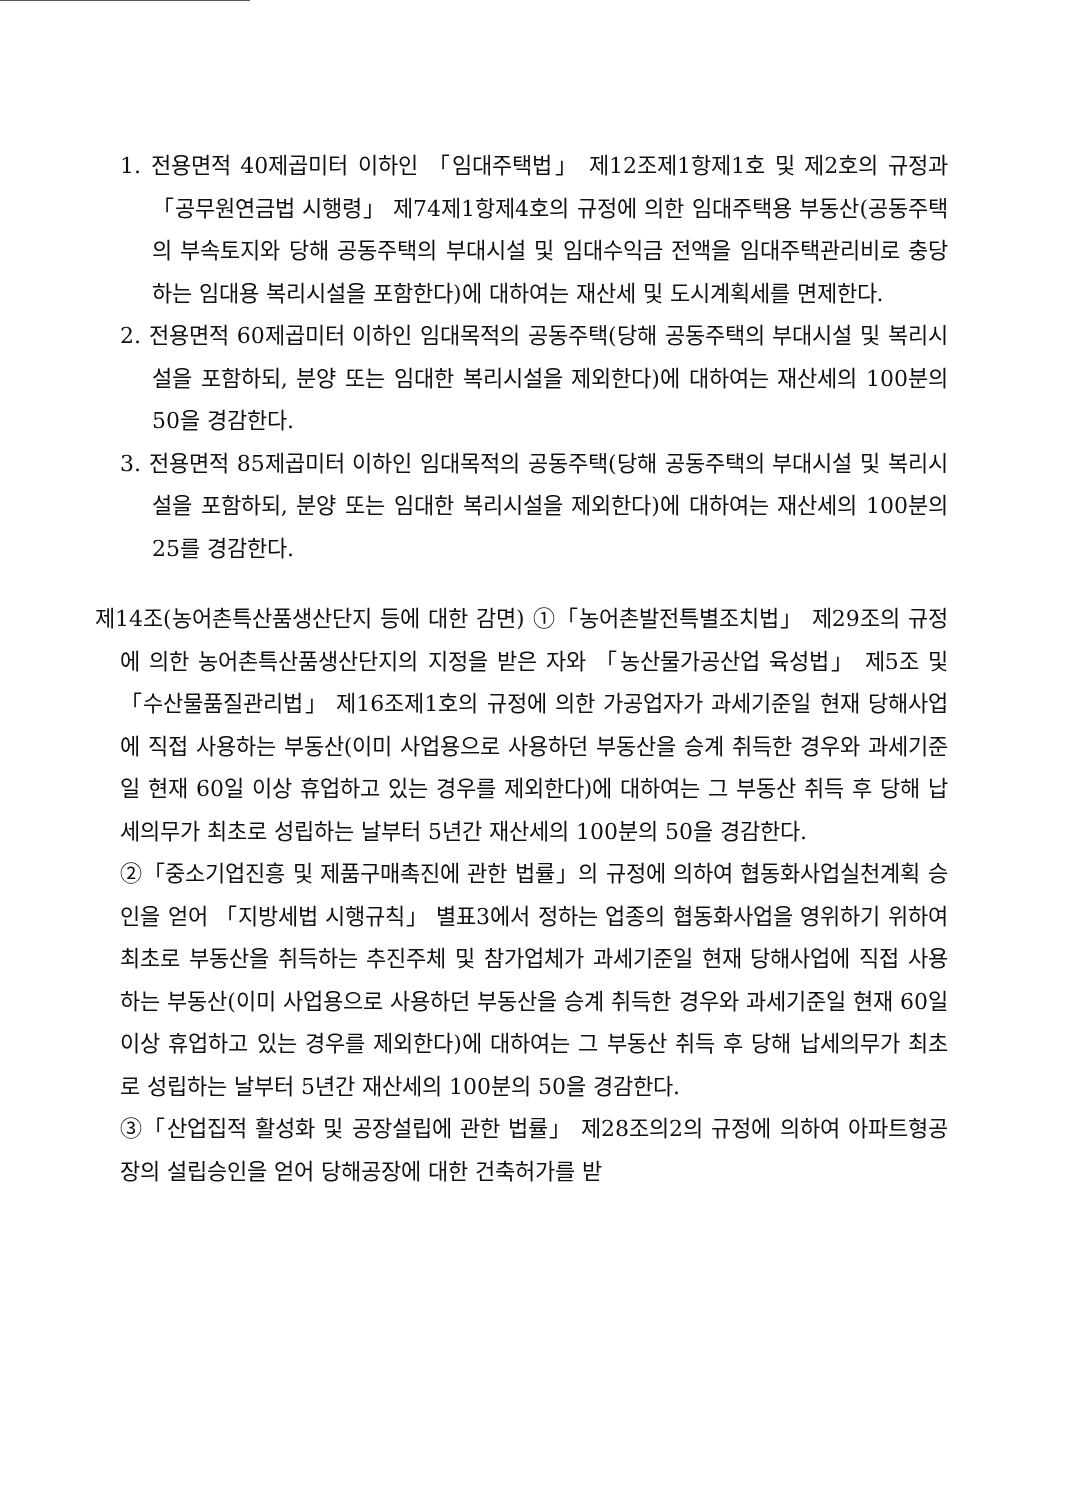1. 전용면적 40제곱미터 이하인 「임대주택법」 제12조제1항제1호 및 제2호의 규정과 「공무원연금법 시행령」 제74제1항제4호의 규정에 의한 임대주택용 부동산(공동주택의 부속토지와 당해 공동주택의 부대시설 및 임대수익금 전액을 임대주택관리비로 충당하는 임대용 복리시설을 포함한다)에 대하여는 재산세 및 도시계획세를 면제한다.
2. 전용면적 60제곱미터 이하인 임대목적의 공동주택(당해 공동주택의 부대시설 및 복리시설을 포함하되, 분양 또는 임대한 복리시설을 제외한다)에 대하여는 재산세의 100분의 50을 경감한다.
3. 전용면적 85제곱미터 이하인 임대목적의 공동주택(당해 공동주택의 부대시설 및 복리시설을 포함하되, 분양 또는 임대한 복리시설을 제외한다)에 대하여는 재산세의 100분의 25를 경감한다.
제14조(농어촌특산품생산단지 등에 대한 감면) ①「농어촌발전특별조치법」 제29조의 규정에 의한 농어촌특산품생산단지의 지정을 받은 자와 「농산물가공산업 육성법」 제5조 및 「수산물품질관리법」 제16조제1호의 규정에 의한 가공업자가 과세기준일 현재 당해사업에 직접 사용하는 부동산(이미 사업용으로 사용하던 부동산을 승계 취득한 경우와 과세기준일 현재 60일 이상 휴업하고 있는 경우를 제외한다)에 대하여는 그 부동산 취득 후 당해 납세의무가 최초로 성립하는 날부터 5년간 재산세의 100분의 50을 경감한다.
②「중소기업진흥 및 제품구매촉진에 관한 법률」의 규정에 의하여 협동화사업실천계획 승인을 얻어 「지방세법 시행규칙」 별표3에서 정하는 업종의 협동화사업을 영위하기 위하여 최초로 부동산을 취득하는 추진주체 및 참가업체가 과세기준일 현재 당해사업에 직접 사용하는 부동산(이미 사업용으로 사용하던 부동산을 승계 취득한 경우와 과세기준일 현재 60일 이상 휴업하고 있는 경우를 제외한다)에 대하여는 그 부동산 취득 후 당해 납세의무가 최초로 성립하는 날부터 5년간 재산세의 100분의 50을 경감한다.
③「산업집적 활성화 및 공장설립에 관한 법률」 제28조의2의 규정에 의하여 아파트형공장의 설립승인을 얻어 당해공장에 대한 건축허가를 받